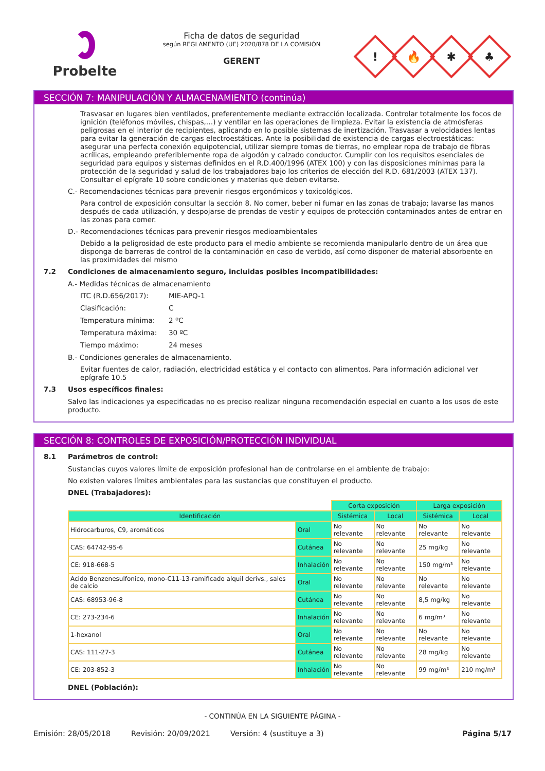Probelte
Ficha de datos de seguridad
según REGLAMENTO (UE) 2020/878 DE LA COMISIÓN
GERENT
!
🔥
✱
♣
SECCIÓN 7: MANIPULACIÓN Y ALMACENAMIENTO (continúa)
Trasvasar en lugares bien ventilados, preferentemente mediante extracción localizada. Controlar totalmente los focos de ignición (teléfonos móviles, chispas,…) y ventilar en las operaciones de limpieza. Evitar la existencia de atmósferas peligrosas en el interior de recipientes, aplicando en lo posible sistemas de inertización. Trasvasar a velocidades lentas para evitar la generación de cargas electroestáticas. Ante la posibilidad de existencia de cargas electroestáticas: asegurar una perfecta conexión equipotencial, utilizar siempre tomas de tierras, no emplear ropa de trabajo de fibras acrílicas, empleando preferiblemente ropa de algodón y calzado conductor. Cumplir con los requisitos esenciales de seguridad para equipos y sistemas definidos en el R.D.400/1996 (ATEX 100) y con las disposiciones mínimas para la protección de la seguridad y salud de los trabajadores bajo los criterios de elección del R.D. 681/2003 (ATEX 137). Consultar el epígrafe 10 sobre condiciones y materias que deben evitarse.
C.- Recomendaciones técnicas para prevenir riesgos ergonómicos y toxicológicos.
Para control de exposición consultar la sección 8. No comer, beber ni fumar en las zonas de trabajo; lavarse las manos después de cada utilización, y despojarse de prendas de vestir y equipos de protección contaminados antes de entrar en las zonas para comer.
D.- Recomendaciones técnicas para prevenir riesgos medioambientales
Debido a la peligrosidad de este producto para el medio ambiente se recomienda manipularlo dentro de un área que disponga de barreras de control de la contaminación en caso de vertido, así como disponer de material absorbente en las proximidades del mismo
7.2 Condiciones de almacenamiento seguro, incluidas posibles incompatibilidades:
A.- Medidas técnicas de almacenamiento
ITC (R.D.656/2017): MIE-APQ-1
Clasificación: C
Temperatura mínima: 2 ºC
Temperatura máxima: 30 ºC
Tiempo máximo: 24 meses
B.- Condiciones generales de almacenamiento.
Evitar fuentes de calor, radiación, electricidad estática y el contacto con alimentos. Para información adicional ver epígrafe 10.5
7.3 Usos específicos finales:
Salvo las indicaciones ya especificadas no es preciso realizar ninguna recomendación especial en cuanto a los usos de este producto.
SECCIÓN 8: CONTROLES DE EXPOSICIÓN/PROTECCIÓN INDIVIDUAL
8.1 Parámetros de control:
Sustancias cuyos valores límite de exposición profesional han de controlarse en el ambiente de trabajo:
No existen valores límites ambientales para las sustancias que constituyen el producto.
DNEL (Trabajadores):
| | | Corta exposición | | Larga exposición | |
| Identificación | | Sistémica | Local | Sistémica | Local |
| Hidrocarburos, C9, aromáticos | Oral | No relevante | No relevante | No relevante | No relevante |
| CAS: 64742-95-6 | Cutánea | No relevante | No relevante | 25 mg/kg | No relevante |
| CE: 918-668-5 | Inhalación | No relevante | No relevante | 150 mg/m³ | No relevante |
| Acido Benzenesulfonico, mono-C11-13-ramificado alquil derivs., sales de calcio | Oral | No relevante | No relevante | No relevante | No relevante |
| CAS: 68953-96-8 | Cutánea | No relevante | No relevante | 8,5 mg/kg | No relevante |
| CE: 273-234-6 | Inhalación | No relevante | No relevante | 6 mg/m³ | No relevante |
| 1-hexanol | Oral | No relevante | No relevante | No relevante | No relevante |
| CAS: 111-27-3 | Cutánea | No relevante | No relevante | 28 mg/kg | No relevante |
| CE: 203-852-3 | Inhalación | No relevante | No relevante | 99 mg/m³ | 210 mg/m³ |
DNEL (Población):
- CONTINÚA EN LA SIGUIENTE PÁGINA -
Emisión: 28/05/2018 Revisión: 20/09/2021 Versión: 4 (sustituye a 3) Página 5/17